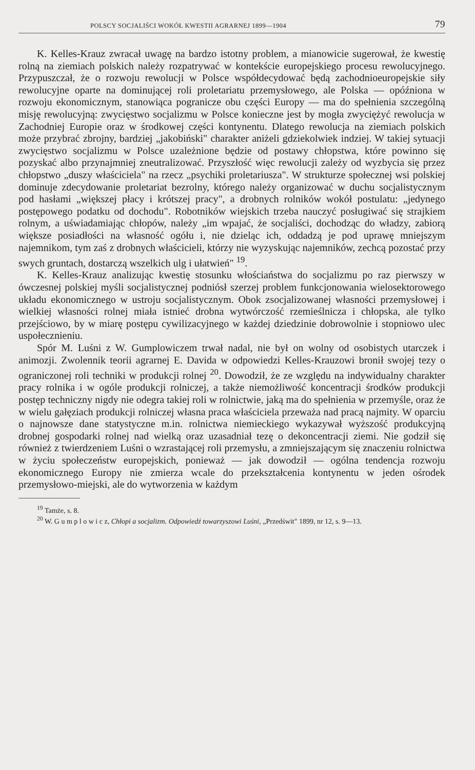POLSCY SOCJALIŚCI WOKÓŁ KWESTII AGRARNEJ 1899—1904 79
K. Kelles-Krauz zwracał uwagę na bardzo istotny problem, a mianowicie sugerował, że kwestię rolną na ziemiach polskich należy rozpatrywać w kontekście europejskiego procesu rewolucyjnego. Przypuszczał, że o rozwoju rewolucji w Polsce współdecydować będą zachodnioeuropejskie siły rewolucyjne oparte na dominującej roli proletariatu przemysłowego, ale Polska — opóźniona w rozwoju ekonomicznym, stanowiąca pogranicze obu części Europy — ma do spełnienia szczególną misję rewolucyjną: zwycięstwo socjalizmu w Polsce konieczne jest by mogła zwyciężyć rewolucja w Zachodniej Europie oraz w środkowej części kontynentu. Dlatego rewolucja na ziemiach polskich może przybrać zbrojny, bardziej „jakobiński" charakter aniżeli gdziekolwiek indziej. W takiej sytuacji zwycięstwo socjalizmu w Polsce uzależnione będzie od postawy chłopstwa, które powinno się pozyskać albo przynajmniej zneutralizować. Przyszłość więc rewolucji zależy od wyzbycia się przez chłopstwo „duszy właściciela" na rzecz „psychiki proletariusza". W strukturze społecznej wsi polskiej dominuje zdecydowanie proletariat bezrolny, którego należy organizować w duchu socjalistycznym pod hasłami „większej płacy i krótszej pracy", a drobnych rolników wokół postulatu: „jedynego postępowego podatku od dochodu". Robotników wiejskich trzeba nauczyć posługiwać się strajkiem rolnym, a uświadamiając chłopów, należy „im wpajać, że socjaliści, dochodząc do władzy, zabiorą większe posiadłości na własność ogółu i, nie dzieląc ich, oddadzą je pod uprawę mniejszym najemnikom, tym zaś z drobnych właścicieli, którzy nie wyzyskując najemników, zechcą pozostać przy swych gruntach, dostarczą wszelkich ulg i ułatwień" <sup>19</sup>.
K. Kelles-Krauz analizując kwestię stosunku włościaństwa do socjalizmu po raz pierwszy w ówczesnej polskiej myśli socjalistycznej podniósł szerzej problem funkcjonowania wielosektorowego układu ekonomicznego w ustroju socjalistycznym. Obok zsocjalizowanej własności przemysłowej i wielkiej własności rolnej miała istnieć drobna wytwórczość rzemieślnicza i chłopska, ale tylko przejściowo, by w miarę postępu cywilizacyjnego w każdej dziedzinie dobrowolnie i stopniowo ulec uspołecznieniu.
Spór M. Luśni z W. Gumplowiczem trwał nadal, nie był on wolny od osobistych utarczek i animozji. Zwolennik teorii agrarnej E. Davida w odpowiedzi Kelles-Krauzowi bronił swojej tezy o ograniczonej roli techniki w produkcji rolnej <sup>20</sup>. Dowodził, że ze względu na indywidualny charakter pracy rolnika i w ogóle produkcji rolniczej, a także niemożliwość koncentracji środków produkcji postęp techniczny nigdy nie odegra takiej roli w rolnictwie, jaką ma do spełnienia w przemyśle, oraz że w wielu gałęziach produkcji rolniczej własna praca właściciela przeważa nad pracą najmity. W oparciu o najnowsze dane statystyczne m.in. rolnictwa niemieckiego wykazywał wyższość produkcyjną drobnej gospodarki rolnej nad wielką oraz uzasadniał tezę o dekoncentracji ziemi. Nie godził się również z twierdzeniem Luśni o wzrastającej roli przemysłu, a zmniejszającym się znaczeniu rolnictwa w życiu społeczeństw europejskich, ponieważ — jak dowodził — ogólna tendencja rozwoju ekonomicznego Europy nie zmierza wcale do przekształcenia kontynentu w jeden ośrodek przemysłowo-miejski, ale do wytworzenia w każdym
<sup>19</sup> Tamże, s. 8.
<sup>20</sup> W. G u m p l o w i c z, Chłopi a socjalizm. Odpowiedź towarzyszowi Luśni, „Przedświt" 1899, nr 12, s. 9—13.